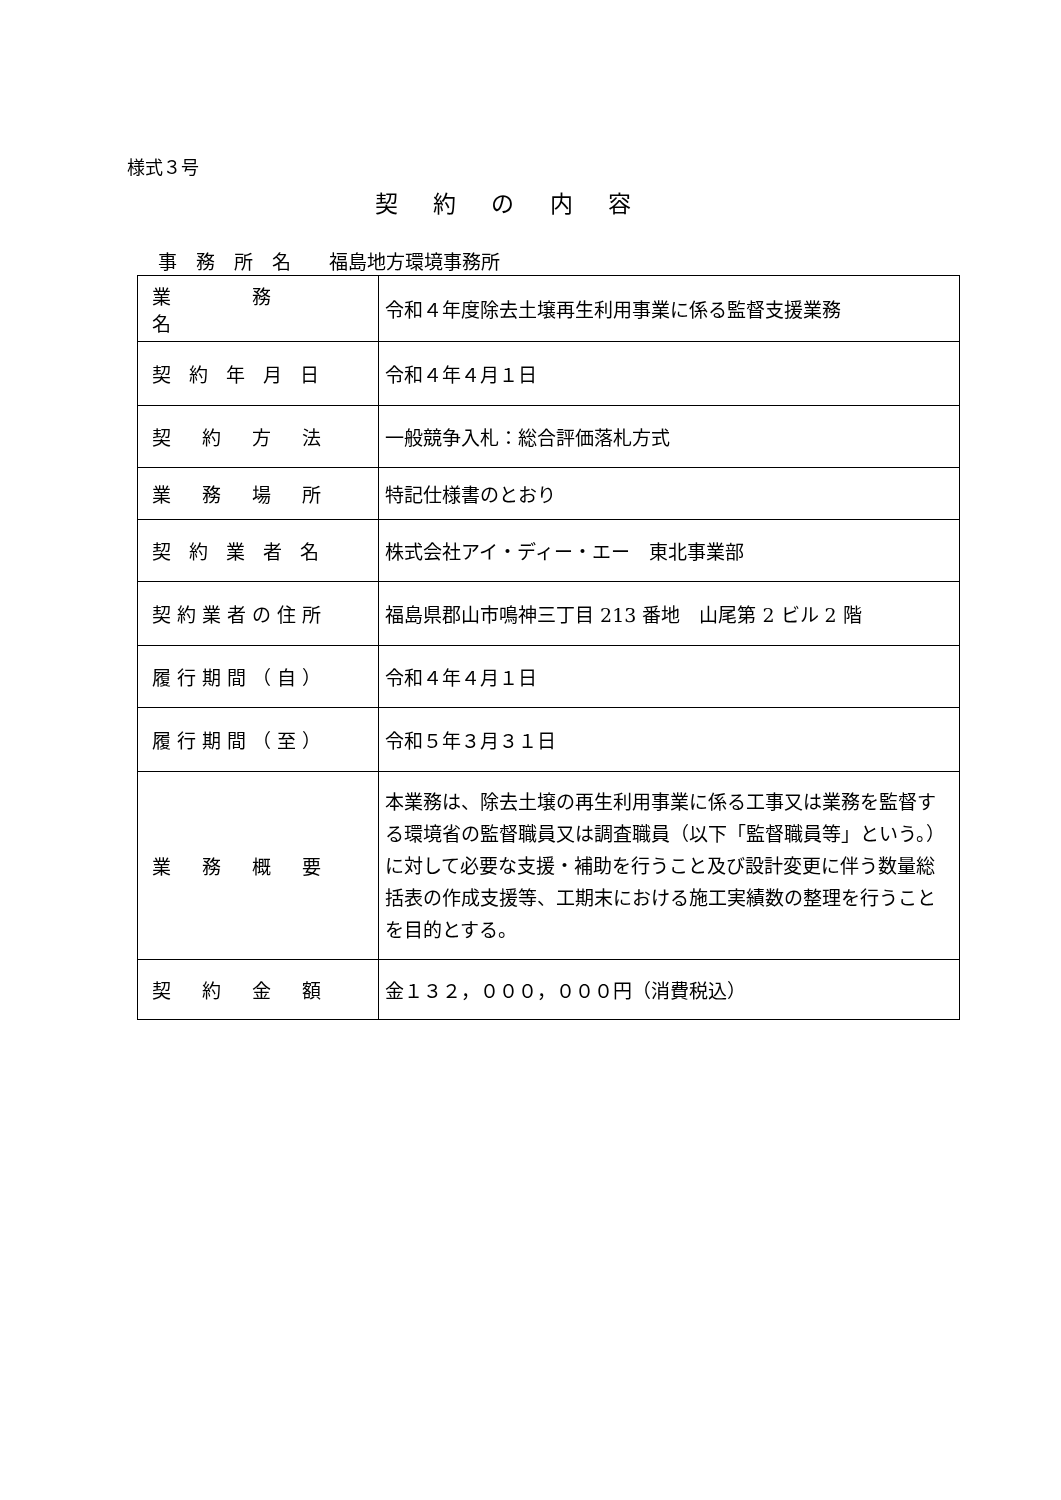様式３号
契 約 の 内 容
事　務　所　名　　福島地方環境事務所
| 業 務 名 | 令和４年度除去土壌再生利用事業に係る監督支援業務 |
| 契 約 年 月 日 | 令和４年４月１日 |
| 契 約 方 法 | 一般競争入札：総合評価落札方式 |
| 業 務 場 所 | 特記仕様書のとおり |
| 契 約 業 者 名 | 株式会社アイ・ディー・エー 東北事業部 |
| 契約業者の住所 | 福島県郡山市鳴神三丁目 213 番地 山尾第 2 ビル 2 階 |
| 履行期間（自） | 令和４年４月１日 |
| 履行期間（至） | 令和５年３月３１日 |
| 業 務 概 要 | 本業務は、除去土壌の再生利用事業に係る工事又は業務を監督する環境省の監督職員又は調査職員（以下「監督職員等」という。）に対して必要な支援・補助を行うこと及び設計変更に伴う数量総括表の作成支援等、工期末における施工実績数の整理を行うことを目的とする。 |
| 契 約 金 額 | 金１３２，０００，０００円（消費税込） |